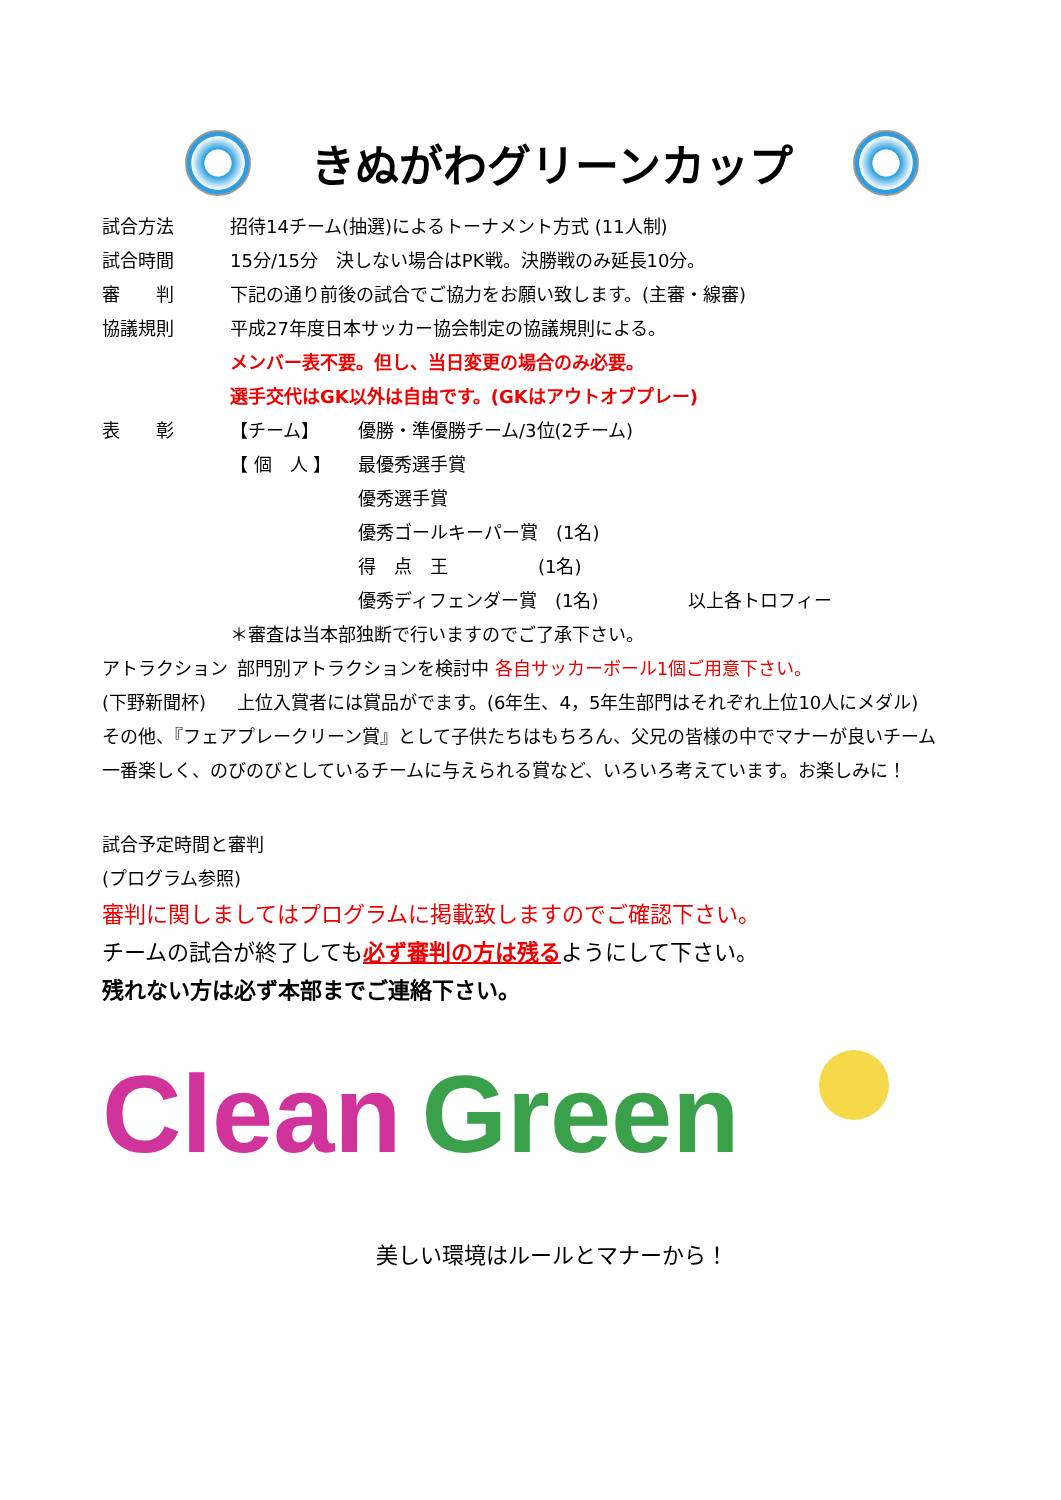きぬがわグリーンカップ
試合方法 招待14チーム(抽選)によるトーナメント方式 (11人制)
試合時間 15分/15分　決しない場合はPK戦。決勝戦のみ延長10分。
審　　判 下記の通り前後の試合でご協力をお願い致します。(主審・線審)
協議規則 平成27年度日本サッカー協会制定の協議規則による。
メンバー表不要。但し、当日変更の場合のみ必要。
選手交代はGK以外は自由です。(GKはアウトオブプレー)
表　　彰 【チーム】 優勝・準優勝チーム/3位(2チーム)
【 個　人 】 最優秀選手賞
優秀選手賞
優秀ゴールキーパー賞　(1名)
得　点　王　　　　　(1名)
優秀ディフェンダー賞　(1名)　　　　　以上各トロフィー
＊審査は当本部独断で行いますのでご了承下さい。
アトラクション
(下野新聞杯)
部門別アトラクションを検討中 各自サッカーボール1個ご用意下さい。
上位入賞者には賞品がでます。(6年生、4，5年生部門はそれぞれ上位10人にメダル)
その他、『フェアプレークリーン賞』として子供たちはもちろん、父兄の皆様の中でマナーが良いチーム
一番楽しく、のびのびとしているチームに与えられる賞など、いろいろ考えています。お楽しみに！
試合予定時間と審判
(プログラム参照)
審判に関しましてはプログラムに掲載致しますのでご確認下さい。
チームの試合が終了しても必ず審判の方は残るようにして下さい。
残れない方は必ず本部までご連絡下さい。
Clean Green
美しい環境はルールとマナーから！